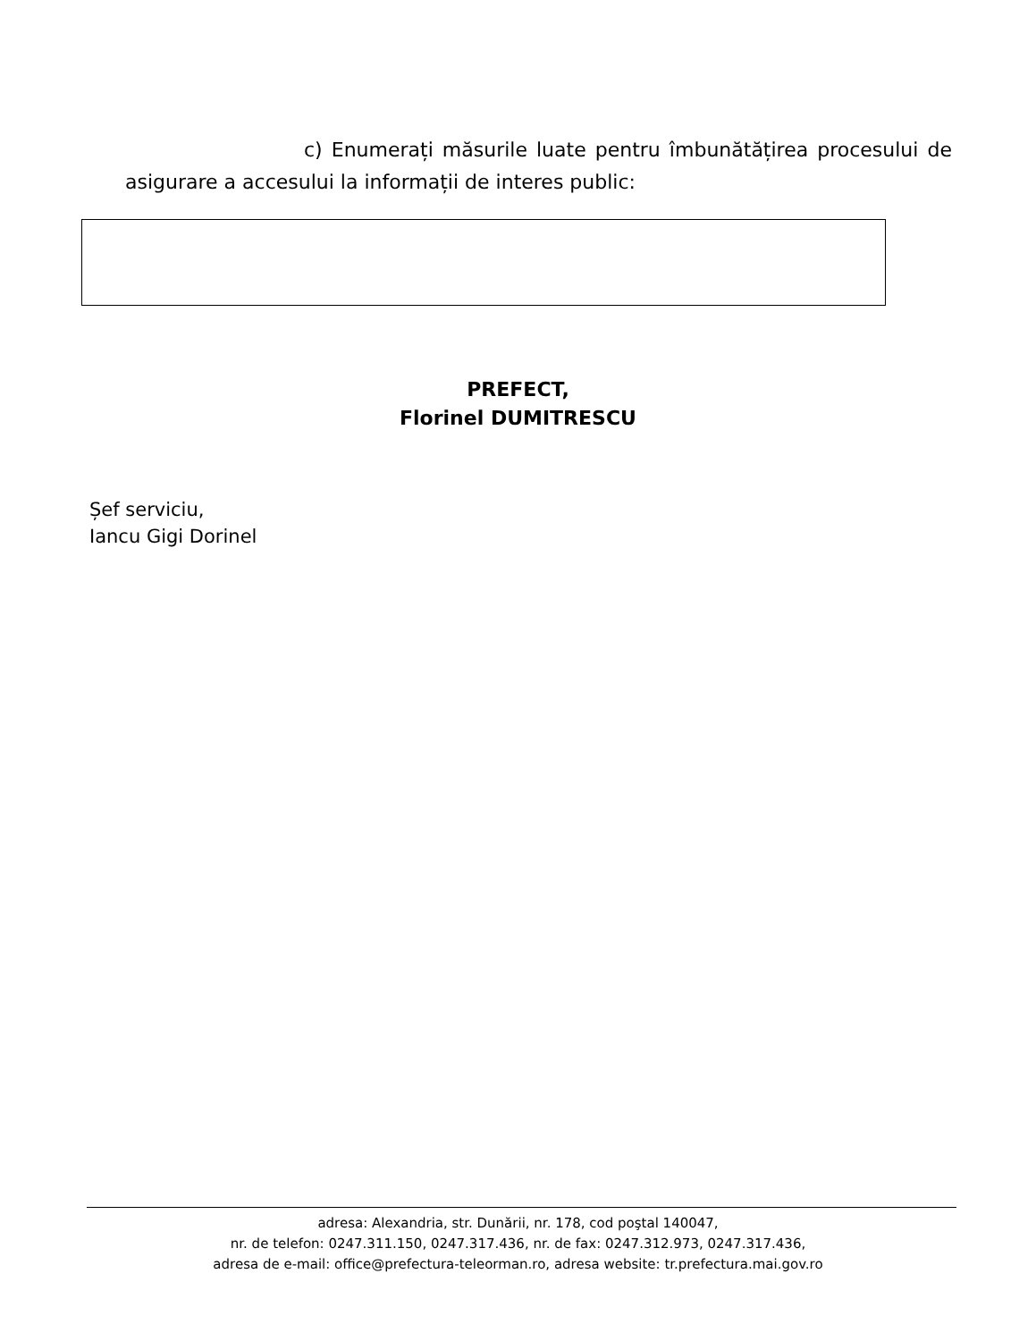c) Enumerați măsurile luate pentru îmbunătățirea procesului de asigurare a accesului la informații de interes public:
PREFECT,
Florinel DUMITRESCU
Șef serviciu,
Iancu Gigi Dorinel
adresa: Alexandria, str. Dunării, nr. 178, cod poştal 140047,
nr. de telefon: 0247.311.150, 0247.317.436, nr. de fax: 0247.312.973, 0247.317.436,
adresa de e-mail: office@prefectura-teleorman.ro, adresa website: tr.prefectura.mai.gov.ro